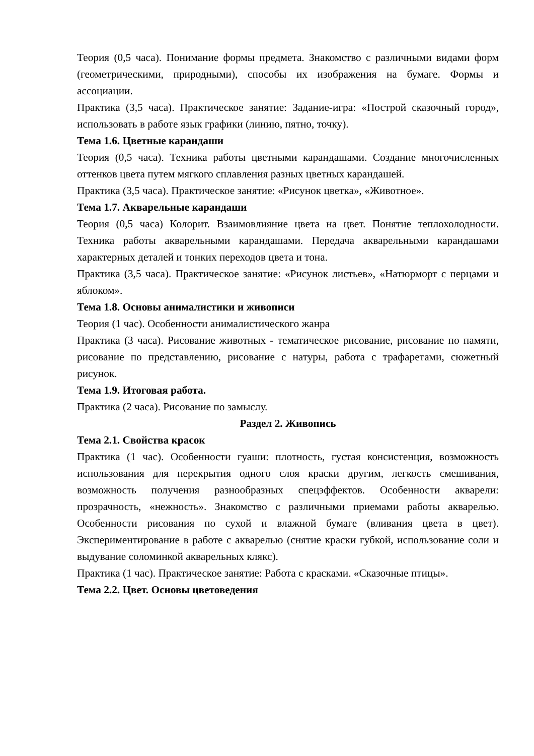Теория (0,5 часа). Понимание формы предмета. Знакомство с различными видами форм (геометрическими, природными), способы их изображения на бумаге. Формы и ассоциации.
Практика (3,5 часа). Практическое занятие: Задание-игра: «Построй сказочный город», использовать в работе язык графики (линию, пятно, точку).
Тема 1.6. Цветные карандаши
Теория (0,5 часа). Техника работы цветными карандашами. Создание многочисленных оттенков цвета путем мягкого сплавления разных цветных карандашей.
Практика (3,5 часа). Практическое занятие: «Рисунок цветка», «Животное».
Тема 1.7. Акварельные карандаши
Теория (0,5 часа) Колорит. Взаимовлияние цвета на цвет. Понятие теплохолодности. Техника работы акварельными карандашами. Передача акварельными карандашами характерных деталей и тонких переходов цвета и тона.
Практика (3,5 часа). Практическое занятие: «Рисунок листьев», «Натюрморт с перцами и яблоком».
Тема 1.8. Основы анималистики и живописи
Теория (1 час). Особенности анималистического жанра
Практика (3 часа). Рисование животных - тематическое рисование, рисование по памяти, рисование по представлению, рисование с натуры, работа с трафаретами, сюжетный рисунок.
Тема 1.9. Итоговая работа.
Практика (2 часа). Рисование по замыслу.
Раздел 2. Живопись
Тема 2.1. Свойства красок
Практика (1 час). Особенности гуаши: плотность, густая консистенция, возможность использования для перекрытия одного слоя краски другим, легкость смешивания, возможность получения разнообразных спецэффектов. Особенности акварели: прозрачность, «нежность». Знакомство с различными приемами работы акварелью. Особенности рисования по сухой и влажной бумаге (вливания цвета в цвет). Экспериментирование в работе с акварелью (снятие краски губкой, использование соли и выдувание соломинкой акварельных клякс).
Практика (1 час). Практическое занятие: Работа с красками. «Сказочные птицы».
Тема 2.2. Цвет. Основы цветоведения